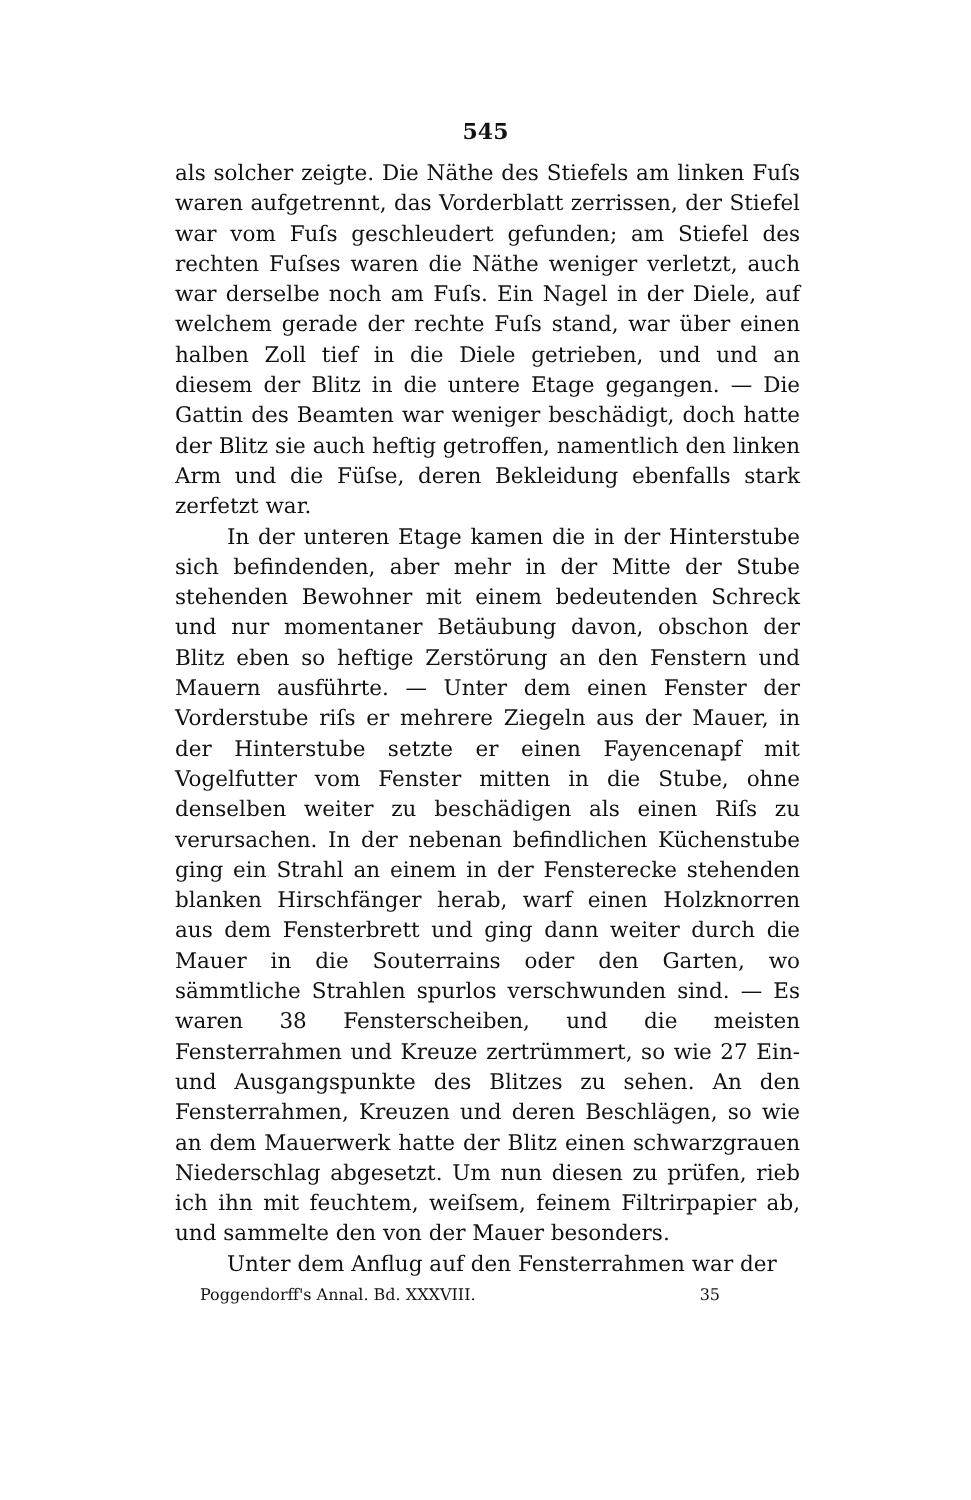545
als solcher zeigte. Die Näthe des Stiefels am linken Fuſs waren aufgetrennt, das Vorderblatt zerrissen, der Stiefel war vom Fuſs geschleudert gefunden; am Stiefel des rechten Fuſses waren die Näthe weniger verletzt, auch war derselbe noch am Fuſs. Ein Nagel in der Diele, auf welchem gerade der rechte Fuſs stand, war über einen halben Zoll tief in die Diele getrieben, und und an diesem der Blitz in die untere Etage gegangen. — Die Gattin des Beamten war weniger beschädigt, doch hatte der Blitz sie auch heftig getroffen, namentlich den linken Arm und die Füſse, deren Bekleidung ebenfalls stark zerfetzt war.
In der unteren Etage kamen die in der Hinterstube sich befindenden, aber mehr in der Mitte der Stube stehenden Bewohner mit einem bedeutenden Schreck und nur momentaner Betäubung davon, obschon der Blitz eben so heftige Zerstörung an den Fenstern und Mauern ausführte. — Unter dem einen Fenster der Vorderstube riſs er mehrere Ziegeln aus der Mauer, in der Hinterstube setzte er einen Fayencenapf mit Vogelfutter vom Fenster mitten in die Stube, ohne denselben weiter zu beschädigen als einen Riſs zu verursachen. In der nebenan befindlichen Küchenstube ging ein Strahl an einem in der Fensterecke stehenden blanken Hirschfänger herab, warf einen Holzknorren aus dem Fensterbrett und ging dann weiter durch die Mauer in die Souterrains oder den Garten, wo sämmtliche Strahlen spurlos verschwunden sind. — Es waren 38 Fensterscheiben, und die meisten Fensterrahmen und Kreuze zertrümmert, so wie 27 Ein- und Ausgangspunkte des Blitzes zu sehen. An den Fensterrahmen, Kreuzen und deren Beschlägen, so wie an dem Mauerwerk hatte der Blitz einen schwarzgrauen Niederschlag abgesetzt. Um nun diesen zu prüfen, rieb ich ihn mit feuchtem, weiſsem, feinem Filtrirpapier ab, und sammelte den von der Mauer besonders.
Unter dem Anflug auf den Fensterrahmen war der
Poggendorff's Annal. Bd. XXXVIII. 35